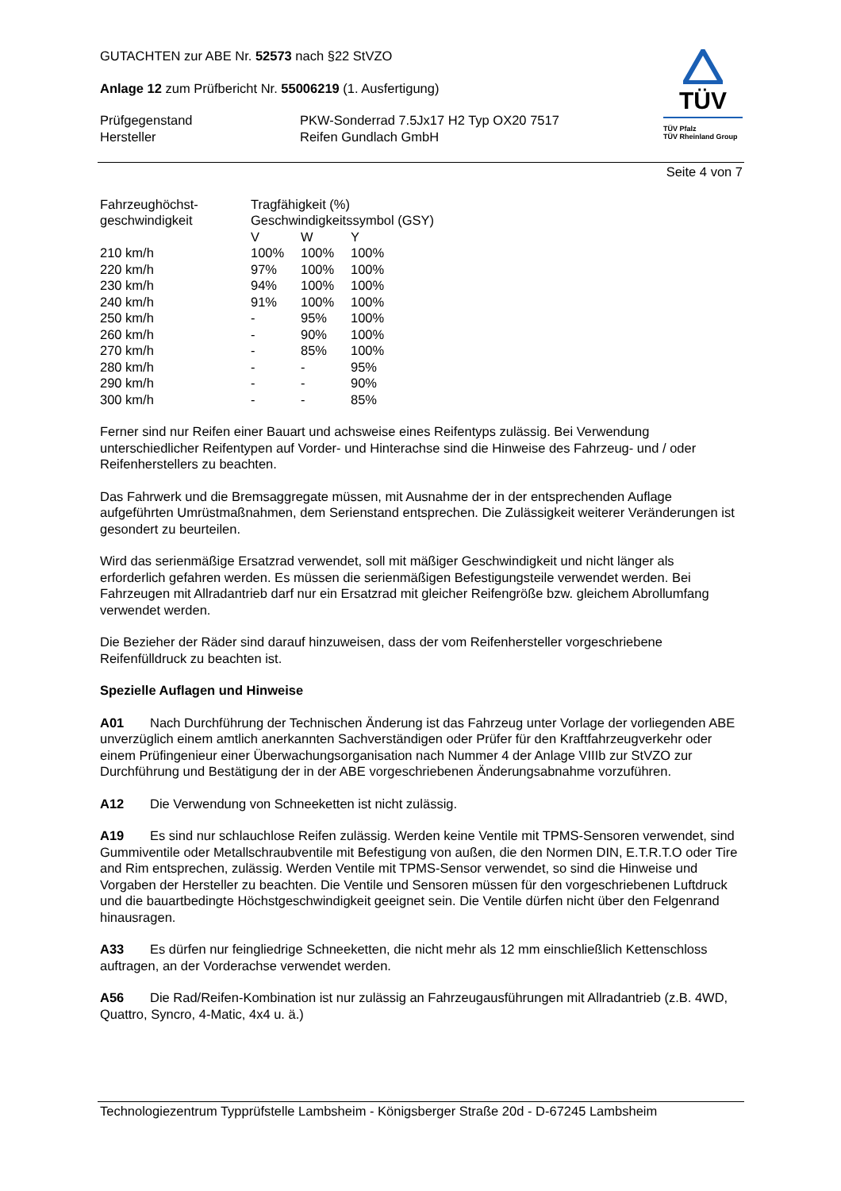GUTACHTEN zur ABE Nr. 52573 nach §22 StVZO
Anlage 12 zum Prüfbericht Nr. 55006219 (1. Ausfertigung)
| Prüfgegenstand Hersteller | PKW-Sonderrad 7.5Jx17 H2 Typ OX20 7517 Reifen Gundlach GmbH |
TÜV
TÜV Pfalz
TÜV Rheinland Group
Seite 4 von 7
| Fahrzeughöchst- geschwindigkeit | Tragfähigkeit (%) Geschwindigkeitssymbol (GSY) | | |
| | V | W | Y |
| 210 km/h | 100% | 100% | 100% |
| 220 km/h | 97% | 100% | 100% |
| 230 km/h | 94% | 100% | 100% |
| 240 km/h | 91% | 100% | 100% |
| 250 km/h | - | 95% | 100% |
| 260 km/h | - | 90% | 100% |
| 270 km/h | - | 85% | 100% |
| 280 km/h | - | - | 95% |
| 290 km/h | - | - | 90% |
| 300 km/h | - | - | 85% |
Ferner sind nur Reifen einer Bauart und achsweise eines Reifentyps zulässig. Bei Verwendung unterschiedlicher Reifentypen auf Vorder- und Hinterachse sind die Hinweise des Fahrzeug- und / oder Reifenherstellers zu beachten.
Das Fahrwerk und die Bremsaggregate müssen, mit Ausnahme der in der entsprechenden Auflage aufgeführten Umrüstmaßnahmen, dem Serienstand entsprechen. Die Zulässigkeit weiterer Veränderungen ist gesondert zu beurteilen.
Wird das serienmäßige Ersatzrad verwendet, soll mit mäßiger Geschwindigkeit und nicht länger als erforderlich gefahren werden. Es müssen die serienmäßigen Befestigungsteile verwendet werden. Bei Fahrzeugen mit Allradantrieb darf nur ein Ersatzrad mit gleicher Reifengröße bzw. gleichem Abrollumfang verwendet werden.
Die Bezieher der Räder sind darauf hinzuweisen, dass der vom Reifenhersteller vorgeschriebene Reifenfülldruck zu beachten ist.
Spezielle Auflagen und Hinweise
A01 Nach Durchführung der Technischen Änderung ist das Fahrzeug unter Vorlage der vorliegenden ABE unverzüglich einem amtlich anerkannten Sachverständigen oder Prüfer für den Kraftfahrzeugverkehr oder einem Prüfingenieur einer Überwachungsorganisation nach Nummer 4 der Anlage VIIIb zur StVZO zur Durchführung und Bestätigung der in der ABE vorgeschriebenen Änderungsabnahme vorzuführen.
A12 Die Verwendung von Schneeketten ist nicht zulässig.
A19 Es sind nur schlauchlose Reifen zulässig. Werden keine Ventile mit TPMS-Sensoren verwendet, sind Gummiventile oder Metallschraubventile mit Befestigung von außen, die den Normen DIN, E.T.R.T.O oder Tire and Rim entsprechen, zulässig. Werden Ventile mit TPMS-Sensor verwendet, so sind die Hinweise und Vorgaben der Hersteller zu beachten. Die Ventile und Sensoren müssen für den vorgeschriebenen Luftdruck und die bauartbedingte Höchstgeschwindigkeit geeignet sein. Die Ventile dürfen nicht über den Felgenrand hinausragen.
A33 Es dürfen nur feingliedrige Schneeketten, die nicht mehr als 12 mm einschließlich Kettenschloss auftragen, an der Vorderachse verwendet werden.
A56 Die Rad/Reifen-Kombination ist nur zulässig an Fahrzeugausführungen mit Allradantrieb (z.B. 4WD, Quattro, Syncro, 4-Matic, 4x4 u. ä.)
Technologiezentrum Typprüfstelle Lambsheim - Königsberger Straße 20d - D-67245 Lambsheim